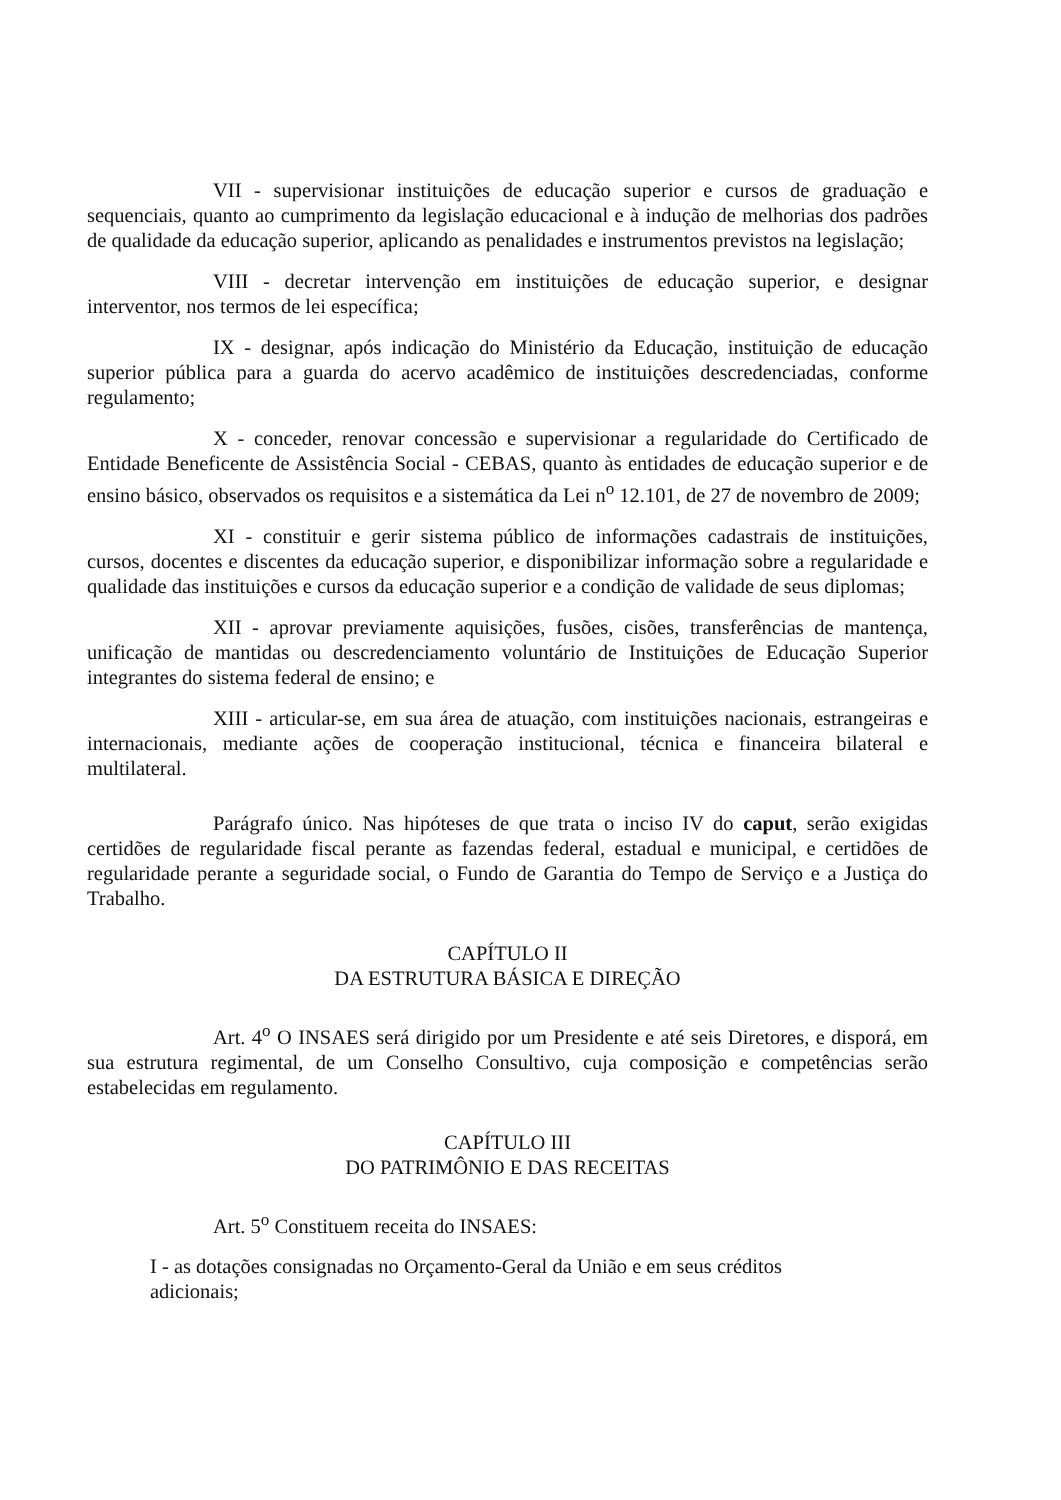VII - supervisionar instituições de educação superior e cursos de graduação e sequenciais, quanto ao cumprimento da legislação educacional e à indução de melhorias dos padrões de qualidade da educação superior, aplicando as penalidades e instrumentos previstos na legislação;
VIII - decretar intervenção em instituições de educação superior, e designar interventor, nos termos de lei específica;
IX - designar, após indicação do Ministério da Educação, instituição de educação superior pública para a guarda do acervo acadêmico de instituições descredenciadas, conforme regulamento;
X - conceder, renovar concessão e supervisionar a regularidade do Certificado de Entidade Beneficente de Assistência Social - CEBAS, quanto às entidades de educação superior e de ensino básico, observados os requisitos e a sistemática da Lei n<sup>o</sup> 12.101, de 27 de novembro de 2009;
XI - constituir e gerir sistema público de informações cadastrais de instituições, cursos, docentes e discentes da educação superior, e disponibilizar informação sobre a regularidade e qualidade das instituições e cursos da educação superior e a condição de validade de seus diplomas;
XII - aprovar previamente aquisições, fusões, cisões, transferências de mantença, unificação de mantidas ou descredenciamento voluntário de Instituições de Educação Superior integrantes do sistema federal de ensino; e
XIII - articular-se, em sua área de atuação, com instituições nacionais, estrangeiras e internacionais, mediante ações de cooperação institucional, técnica e financeira bilateral e multilateral.
Parágrafo único. Nas hipóteses de que trata o inciso IV do caput, serão exigidas certidões de regularidade fiscal perante as fazendas federal, estadual e municipal, e certidões de regularidade perante a seguridade social, o Fundo de Garantia do Tempo de Serviço e a Justiça do Trabalho.
CAPÍTULO II
DA ESTRUTURA BÁSICA E DIREÇÃO
Art. 4<sup>o</sup> O INSAES será dirigido por um Presidente e até seis Diretores, e disporá, em sua estrutura regimental, de um Conselho Consultivo, cuja composição e competências serão estabelecidas em regulamento.
CAPÍTULO III
DO PATRIMÔNIO E DAS RECEITAS
Art. 5<sup>o</sup> Constituem receita do INSAES:
I - as dotações consignadas no Orçamento-Geral da União e em seus créditos
adicionais;